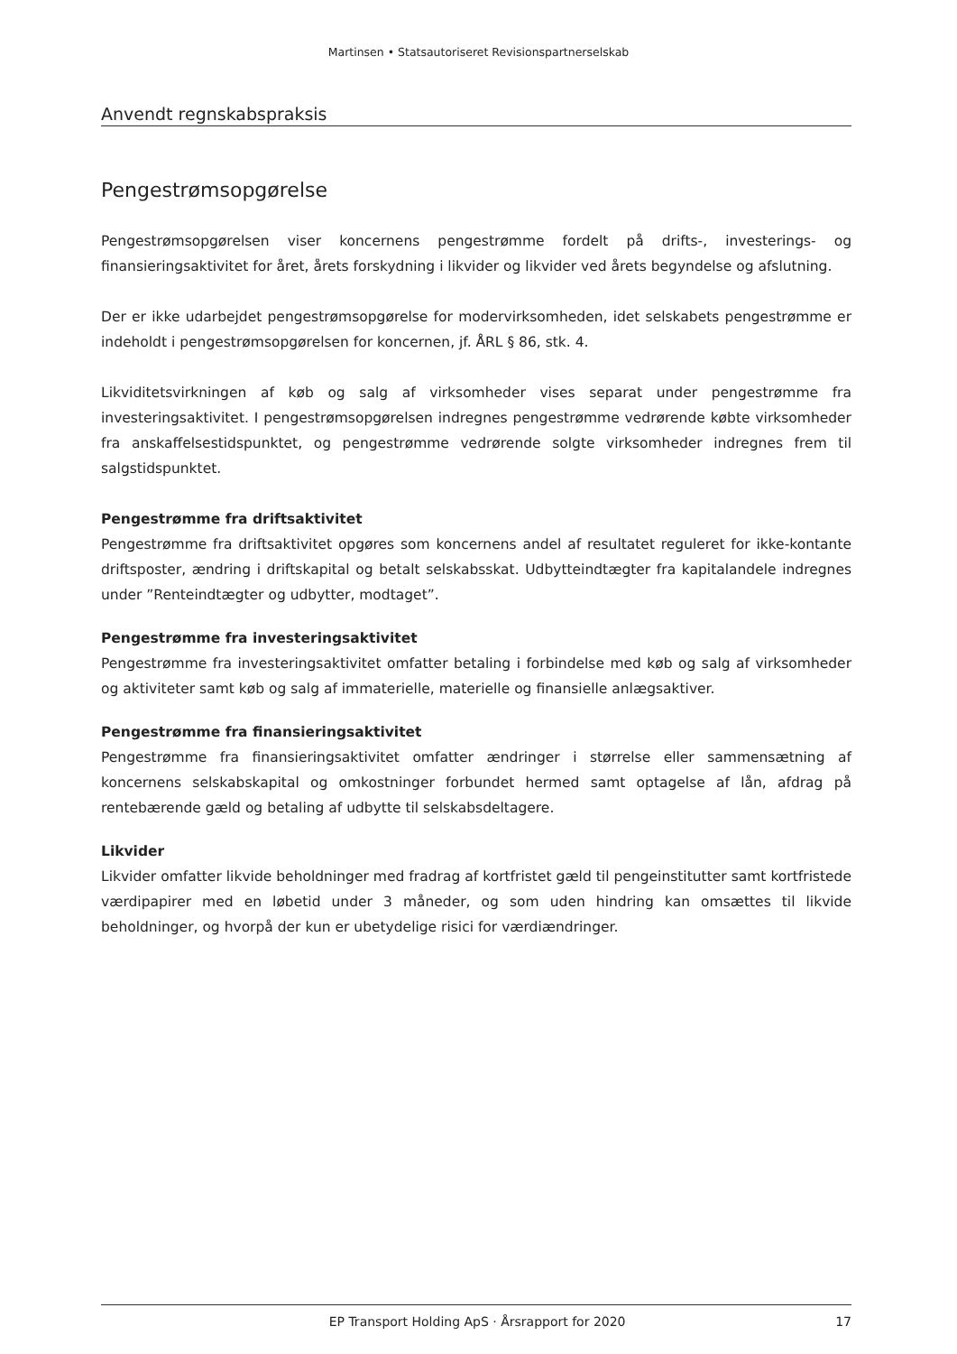Martinsen • Statsautoriseret Revisionspartnerselskab
Anvendt regnskabspraksis
Pengestrømsopgørelse
Pengestrømsopgørelsen viser koncernens pengestrømme fordelt på drifts-, investerings- og finansieringsaktivitet for året, årets forskydning i likvider og likvider ved årets begyndelse og afslutning.
Der er ikke udarbejdet pengestrømsopgørelse for modervirksomheden, idet selskabets pengestrømme er indeholdt i pengestrømsopgørelsen for koncernen, jf. ÅRL § 86, stk. 4.
Likviditetsvirkningen af køb og salg af virksomheder vises separat under pengestrømme fra investeringsaktivitet. I pengestrømsopgørelsen indregnes pengestrømme vedrørende købte virksomheder fra anskaffelsestidspunktet, og pengestrømme vedrørende solgte virksomheder indregnes frem til salgstidspunktet.
Pengestrømme fra driftsaktivitet
Pengestrømme fra driftsaktivitet opgøres som koncernens andel af resultatet reguleret for ikke-kontante driftsposter, ændring i driftskapital og betalt selskabsskat. Udbytteindtægter fra kapitalandele indregnes under ”Renteindtægter og udbytter, modtaget”.
Pengestrømme fra investeringsaktivitet
Pengestrømme fra investeringsaktivitet omfatter betaling i forbindelse med køb og salg af virksomheder og aktiviteter samt køb og salg af immaterielle, materielle og finansielle anlægsaktiver.
Pengestrømme fra finansieringsaktivitet
Pengestrømme fra finansieringsaktivitet omfatter ændringer i størrelse eller sammensætning af koncernens selskabskapital og omkostninger forbundet hermed samt optagelse af lån, afdrag på rentebærende gæld og betaling af udbytte til selskabsdeltagere.
Likvider
Likvider omfatter likvide beholdninger med fradrag af kortfristet gæld til pengeinstitutter samt kortfristede værdipapirer med en løbetid under 3 måneder, og som uden hindring kan omsættes til likvide beholdninger, og hvorpå der kun er ubetydelige risici for værdiændringer.
EP Transport Holding ApS · Årsrapport for 2020 17